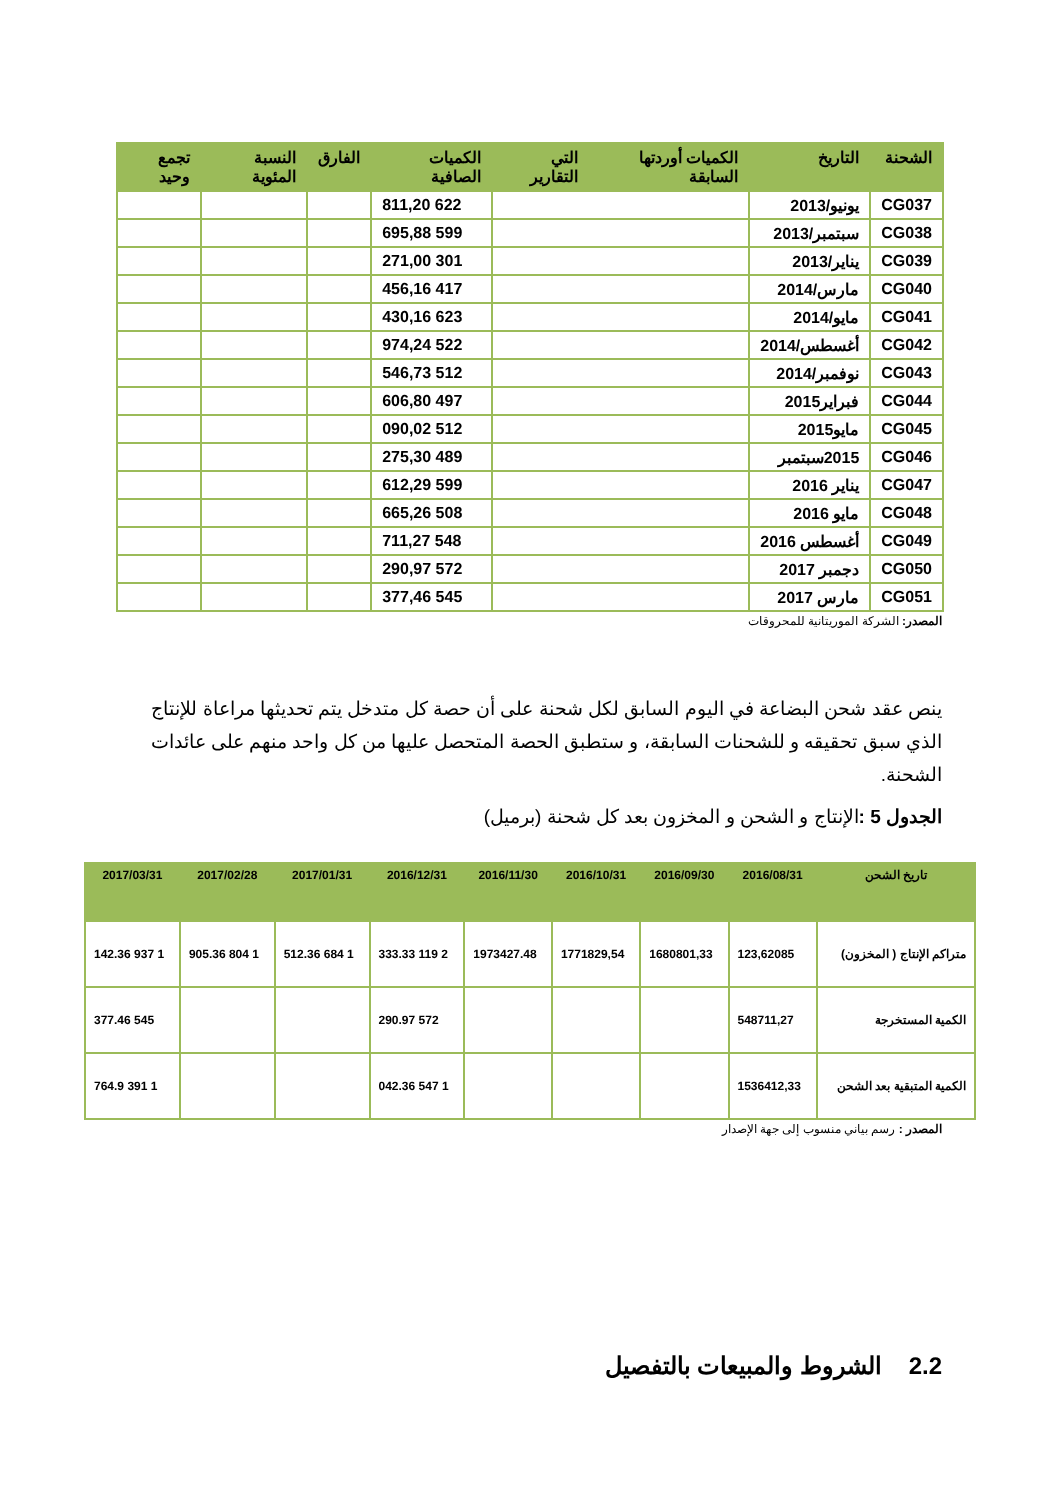| الشحنة | التاريخ | الكميات أوردتها السابقة | التي التقارير | الكميات الصافية | الفارق | النسبة المئوية | تجمع وحيد |
| --- | --- | --- | --- | --- | --- | --- | --- |
| CG037 | يونيو/2013 | | | 622 811,20 | | | |
| CG038 | سبتمبر/2013 | | | 599 695,88 | | | |
| CG039 | يناير/2013 | | | 301 271,00 | | | |
| CG040 | مارس/2014 | | | 417 456,16 | | | |
| CG041 | مايو/2014 | | | 623 430,16 | | | |
| CG042 | أغسطس/2014 | | | 522 974,24 | | | |
| CG043 | نوفمبر/2014 | | | 512 546,73 | | | |
| CG044 | فبراير2015 | | | 497 606,80 | | | |
| CG045 | مايو2015 | | | 512 090,02 | | | |
| CG046 | 2015سبتمبر | | | 489 275,30 | | | |
| CG047 | يناير 2016 | | | 599 612,29 | | | |
| CG048 | مايو 2016 | | | 508 665,26 | | | |
| CG049 | أغسطس 2016 | | | 548 711,27 | | | |
| CG050 | دجمبر 2017 | | | 572 290,97 | | | |
| CG051 | مارس 2017 | | | 545 377,46 | | | |
المصدر: الشركة الموريتانية للمحروقات
ينص عقد شحن البضاعة في اليوم السابق لكل شحنة على أن حصة كل متدخل يتم تحديثها مراعاة للإنتاج الذي سبق تحقيقه و للشحنات السابقة، و ستطبق الحصة المتحصل عليها من كل واحد منهم على عائدات الشحنة.
الجدول 5 : الإنتاج و الشحن و المخزون بعد كل شحنة (برميل)
| تاريخ الشحن | 2016/08/31 | 2016/09/30 | 2016/10/31 | 2016/11/30 | 2016/12/31 | 2017/01/31 | 2017/02/28 | 2017/03/31 |
| --- | --- | --- | --- | --- | --- | --- | --- | --- |
| متراكم الإنتاج ( المخزون) | 123,62085 | 1680801,33 | 1771829,54 | 1973427.48 | 2 119 333.33 | 1 684 512.36 | 1 804 905.36 | 1 937 142.36 |
| الكمية المستخرجة | 548711,27 | | | | 572 290.97 | | | 545 377.46 |
| الكمية المتبقية بعد الشحن | 1536412,33 | | | | 1 547 042.36 | | | 1 391 764.9 |
المصدر : رسم بياني منسوب إلى جهة الإصدار
2.2 الشروط والمبيعات بالتفصيل